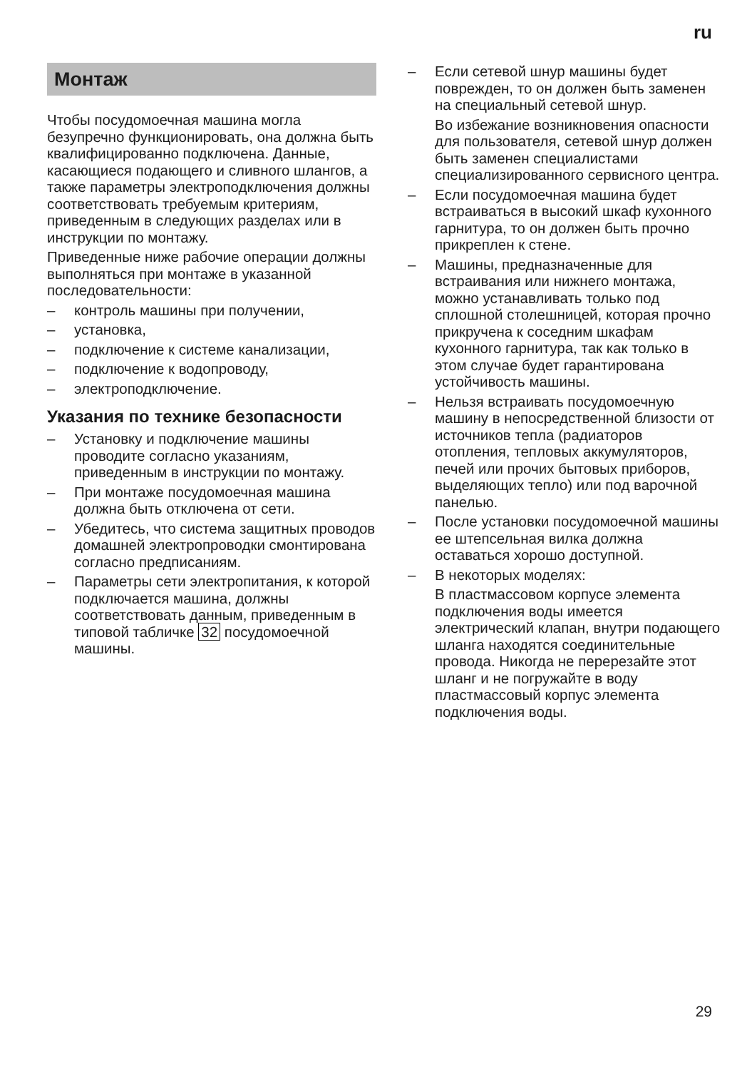ru
Монтаж
Чтобы посудомоечная машина могла безупречно функционировать, она должна быть квалифицированно подключена. Данные, касающиеся подающего и сливного шлангов, а также параметры электроподключения должны соответствовать требуемым критериям, приведенным в следующих разделах или в инструкции по монтажу.
Приведенные ниже рабочие операции должны выполняться при монтаже в указанной последовательности:
– контроль машины при получении,
– установка,
– подключение к системе канализации,
– подключение к водопроводу,
– электроподключение.
Указания по технике безопасности
– Установку и подключение машины проводите согласно указаниям, приведенным в инструкции по монтажу.
– При монтаже посудомоечная машина должна быть отключена от сети.
– Убедитесь, что система защитных проводов домашней электропроводки смонтирована согласно предписаниям.
– Параметры сети электропитания, к которой подключается машина, должны соответствовать данным, приведенным в типовой табличке 32 посудомоечной машины.
– Если сетевой шнур машины будет поврежден, то он должен быть заменен на специальный сетевой шнур.
Во избежание возникновения опасности для пользователя, сетевой шнур должен быть заменен специалистами специализированного сервисного центра.
– Если посудомоечная машина будет встраиваться в высокий шкаф кухонного гарнитура, то он должен быть прочно прикреплен к стене.
– Машины, предназначенные для встраивания или нижнего монтажа, можно устанавливать только под сплошной столешницей, которая прочно прикручена к соседним шкафам кухонного гарнитура, так как только в этом случае будет гарантирована устойчивость машины.
– Нельзя встраивать посудомоечную машину в непосредственной близости от источников тепла (радиаторов отопления, тепловых аккумуляторов, печей или прочих бытовых приборов, выделяющих тепло) или под варочной панелью.
– После установки посудомоечной машины ее штепсельная вилка должна оставаться хорошо доступной.
– В некоторых моделях:
В пластмассовом корпусе элемента подключения воды имеется электрический клапан, внутри подающего шланга находятся соединительные провода. Никогда не перерезайте этот шланг и не погружайте в воду пластмассовый корпус элемента подключения воды.
29